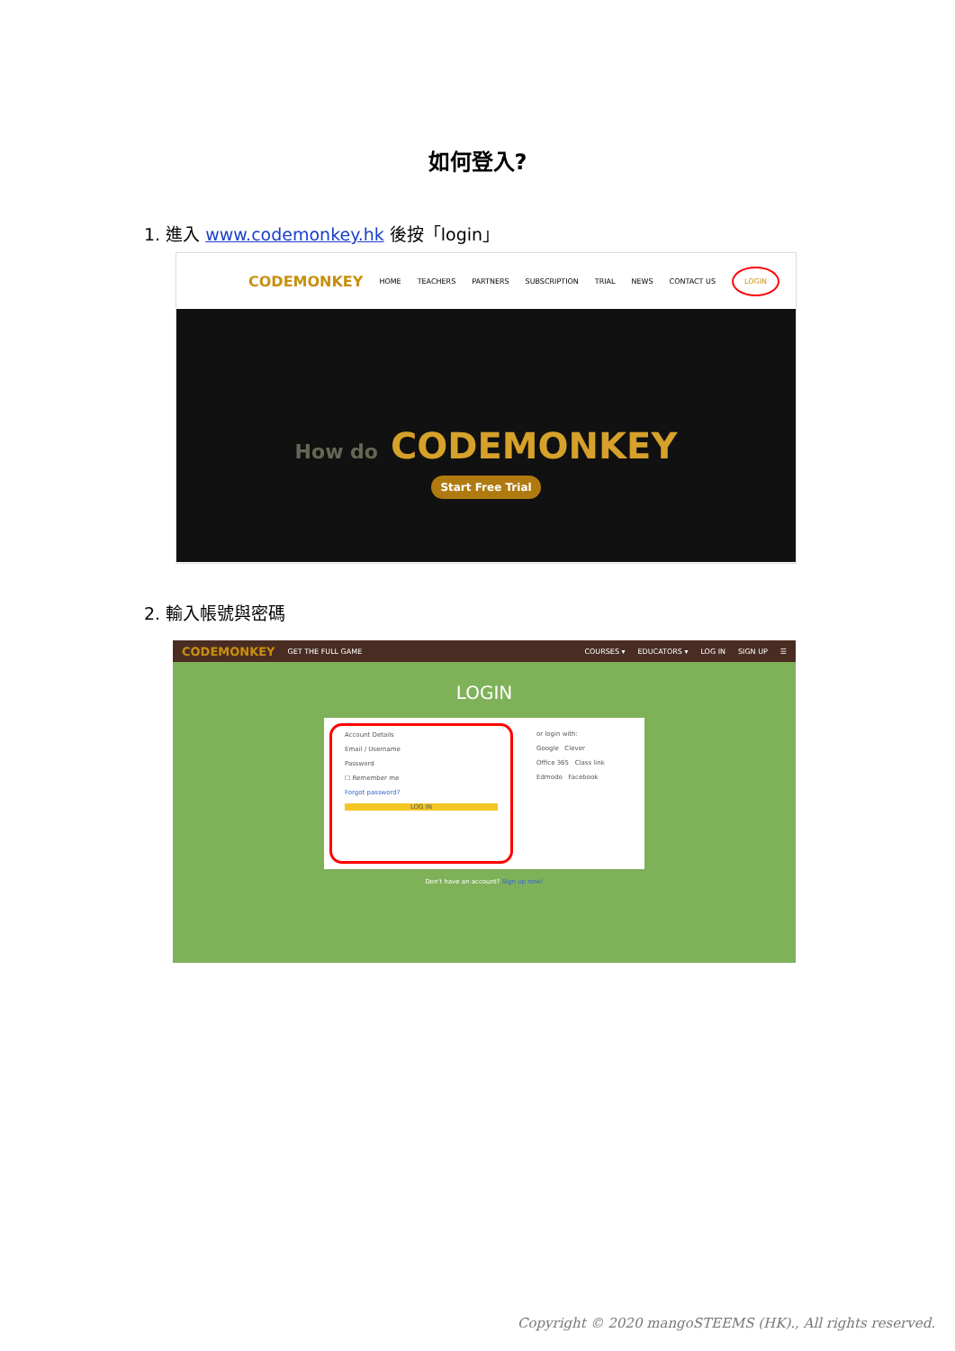如何登入?
1. 進入 www.codemonkey.hk 後按「login」
CODEMONKEY HOME TEACHERS PARTNERS SUBSCRIPTION TRIAL NEWS CONTACT US LOGIN
How do CODEMONKEY
Start Free Trial
2. 輸入帳號與密碼
CODEMONKEY GET THE FULL GAME COURSES ▾ EDUCATORS ▾ LOG IN SIGN UP ☰
LOGIN
Account Details
Email / Username
Password
☐ Remember me
Forgot password?
LOG IN
or login with:
Google Clever
Office 365 Class link
Edmodo Facebook
Don't have an account? Sign up now!
Copyright © 2020 mangoSTEEMS (HK)., All rights reserved.